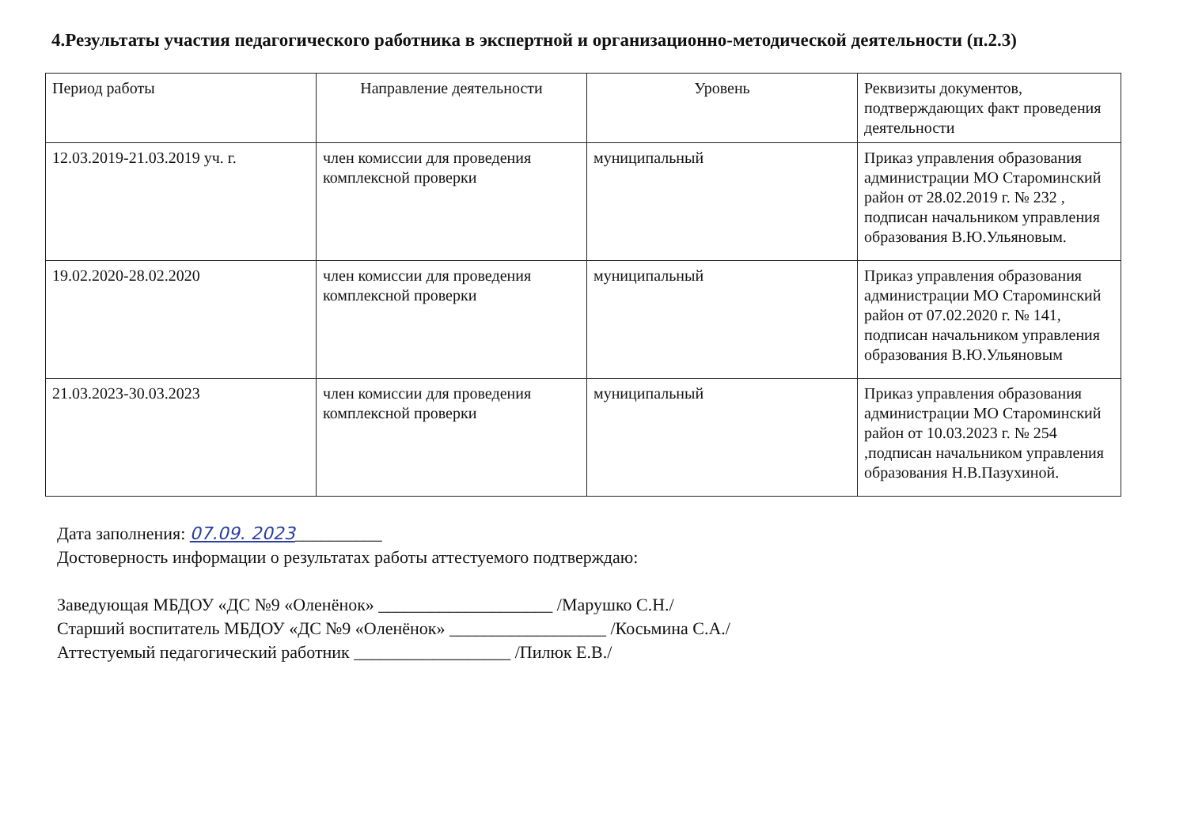4.Результаты участия педагогического работника в экспертной и организационно-методической деятельности (п.2.3)
| Период работы | Направление деятельности | Уровень | Реквизиты документов, подтверждающих факт проведения деятельности |
| --- | --- | --- | --- |
| 12.03.2019-21.03.2019 уч. г. | член комиссии для проведения комплексной проверки | муниципальный | Приказ управления образования администрации МО Староминский район от 28.02.2019 г. № 232 , подписан начальником управления образования В.Ю.Ульяновым. |
| 19.02.2020-28.02.2020 | член комиссии для проведения комплексной проверки | муниципальный | Приказ управления образования администрации МО Староминский район от 07.02.2020 г. № 141, подписан начальником управления образования В.Ю.Ульяновым |
| 21.03.2023-30.03.2023 | член комиссии для проведения комплексной проверки | муниципальный | Приказ управления образования администрации МО Староминский район от 10.03.2023 г. № 254 ,подписан начальником управления образования Н.В.Пазухиной. |
Дата заполнения: 07.09. 2023__________
Достоверность информации о результатах работы аттестуемого подтверждаю:
Заведующая МБДОУ «ДС №9 «Оленёнок» ____________________ /Марушко С.Н./
Старший воспитатель МБДОУ «ДС №9 «Оленёнок» __________________ /Косьмина С.А./
Аттестуемый педагогический работник __________________ /Пилюк Е.В./